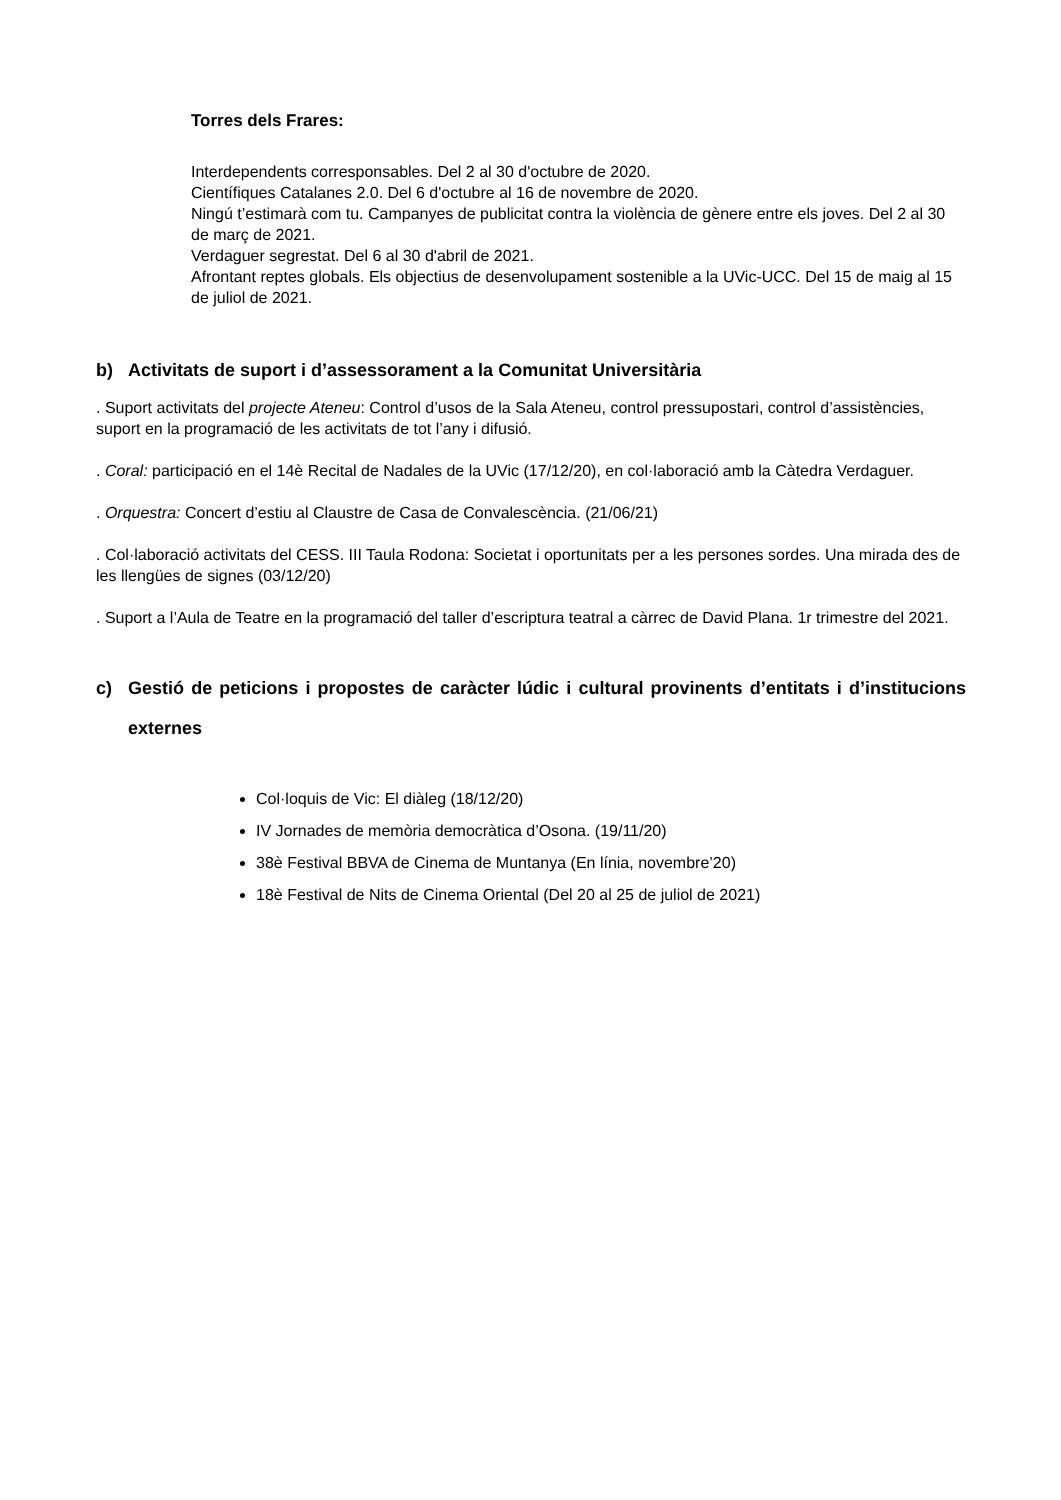Torres dels Frares:
Interdependents corresponsables. Del 2 al 30 d'octubre de 2020.
Científiques Catalanes 2.0. Del 6 d'octubre al 16 de novembre de 2020.
Ningú t’estimarà com tu. Campanyes de publicitat contra la violència de gènere entre els joves. Del 2 al 30 de març de 2021.
Verdaguer segrestat. Del 6 al 30 d'abril de 2021.
Afrontant reptes globals. Els objectius de desenvolupament sostenible a la UVic-UCC. Del 15 de maig al 15 de juliol de 2021.
b) Activitats de suport i d’assessorament a la Comunitat Universitària
. Suport activitats del projecte Ateneu: Control d’usos de la Sala Ateneu, control pressupostari, control d’assistències, suport en la programació de les activitats de tot l’any i difusió.
. Coral: participació en el 14è Recital de Nadales de la UVic (17/12/20), en col·laboració amb la Càtedra Verdaguer.
. Orquestra: Concert d’estiu al Claustre de Casa de Convalescència. (21/06/21)
. Col·laboració activitats del CESS. III Taula Rodona: Societat i oportunitats per a les persones sordes. Una mirada des de les llengües de signes (03/12/20)
. Suport a l’Aula de Teatre en la programació del taller d’escriptura teatral a càrrec de David Plana. 1r trimestre del 2021.
c) Gestió de peticions i propostes de caràcter lúdic i cultural provinents d’entitats i d’institucions externes
Col·loquis de Vic: El diàleg (18/12/20)
IV Jornades de memòria democràtica d’Osona. (19/11/20)
38è Festival BBVA de Cinema de Muntanya (En línia, novembre’20)
18è Festival de Nits de Cinema Oriental (Del 20 al 25 de juliol de 2021)